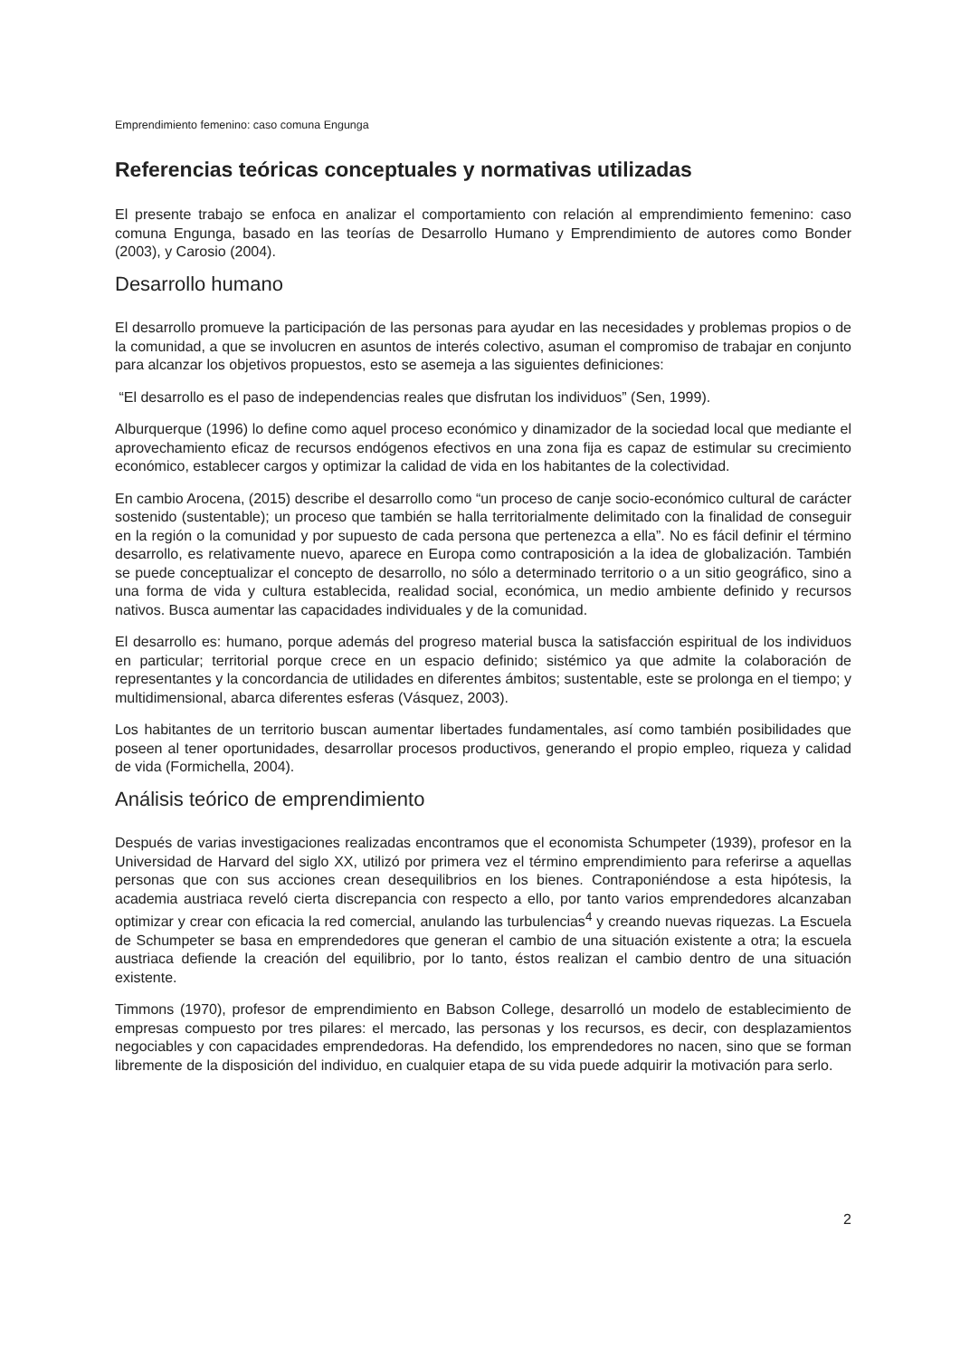Emprendimiento femenino: caso comuna Engunga
Referencias teóricas conceptuales y normativas utilizadas
El presente trabajo se enfoca en analizar el comportamiento con relación al emprendimiento femenino: caso comuna Engunga, basado en las teorías de Desarrollo Humano y Emprendimiento de autores como Bonder (2003), y Carosio (2004).
Desarrollo humano
El desarrollo promueve la participación de las personas para ayudar en las necesidades y problemas propios o de la comunidad, a que se involucren en asuntos de interés colectivo, asuman el compromiso de trabajar en conjunto para alcanzar los objetivos propuestos, esto se asemeja a las siguientes definiciones:
“El desarrollo es el paso de independencias reales que disfrutan los individuos” (Sen, 1999).
Alburquerque (1996) lo define como aquel proceso económico y dinamizador de la sociedad local que mediante el aprovechamiento eficaz de recursos endógenos efectivos en una zona fija es capaz de estimular su crecimiento económico, establecer cargos y optimizar la calidad de vida en los habitantes de la colectividad.
En cambio Arocena, (2015) describe el desarrollo como “un proceso de canje socio-económico cultural de carácter sostenido (sustentable); un proceso que también se halla territorialmente delimitado con la finalidad de conseguir en la región o la comunidad y por supuesto de cada persona que pertenezca a ella”. No es fácil definir el término desarrollo, es relativamente nuevo, aparece en Europa como contraposición a la idea de globalización. También se puede conceptualizar el concepto de desarrollo, no sólo a determinado territorio o a un sitio geográfico, sino a una forma de vida y cultura establecida, realidad social, económica, un medio ambiente definido y recursos nativos. Busca aumentar las capacidades individuales y de la comunidad.
El desarrollo es: humano, porque además del progreso material busca la satisfacción espiritual de los individuos en particular; territorial porque crece en un espacio definido; sistémico ya que admite la colaboración de representantes y la concordancia de utilidades en diferentes ámbitos; sustentable, este se prolonga en el tiempo; y multidimensional, abarca diferentes esferas (Vásquez, 2003).
Los habitantes de un territorio buscan aumentar libertades fundamentales, así como también posibilidades que poseen al tener oportunidades, desarrollar procesos productivos, generando el propio empleo, riqueza y calidad de vida (Formichella, 2004).
Análisis teórico de emprendimiento
Después de varias investigaciones realizadas encontramos que el economista Schumpeter (1939), profesor en la Universidad de Harvard del siglo XX, utilizó por primera vez el término emprendimiento para referirse a aquellas personas que con sus acciones crean desequilibrios en los bienes. Contraponiéndose a esta hipótesis, la academia austriaca reveló cierta discrepancia con respecto a ello, por tanto varios emprendedores alcanzaban optimizar y crear con eficacia la red comercial, anulando las turbulencias<sup>4</sup> y creando nuevas riquezas. La Escuela de Schumpeter se basa en emprendedores que generan el cambio de una situación existente a otra; la escuela austriaca defiende la creación del equilibrio, por lo tanto, éstos realizan el cambio dentro de una situación existente.
Timmons (1970), profesor de emprendimiento en Babson College, desarrolló un modelo de establecimiento de empresas compuesto por tres pilares: el mercado, las personas y los recursos, es decir, con desplazamientos negociables y con capacidades emprendedoras. Ha defendido, los emprendedores no nacen, sino que se forman libremente de la disposición del individuo, en cualquier etapa de su vida puede adquirir la motivación para serlo.
2